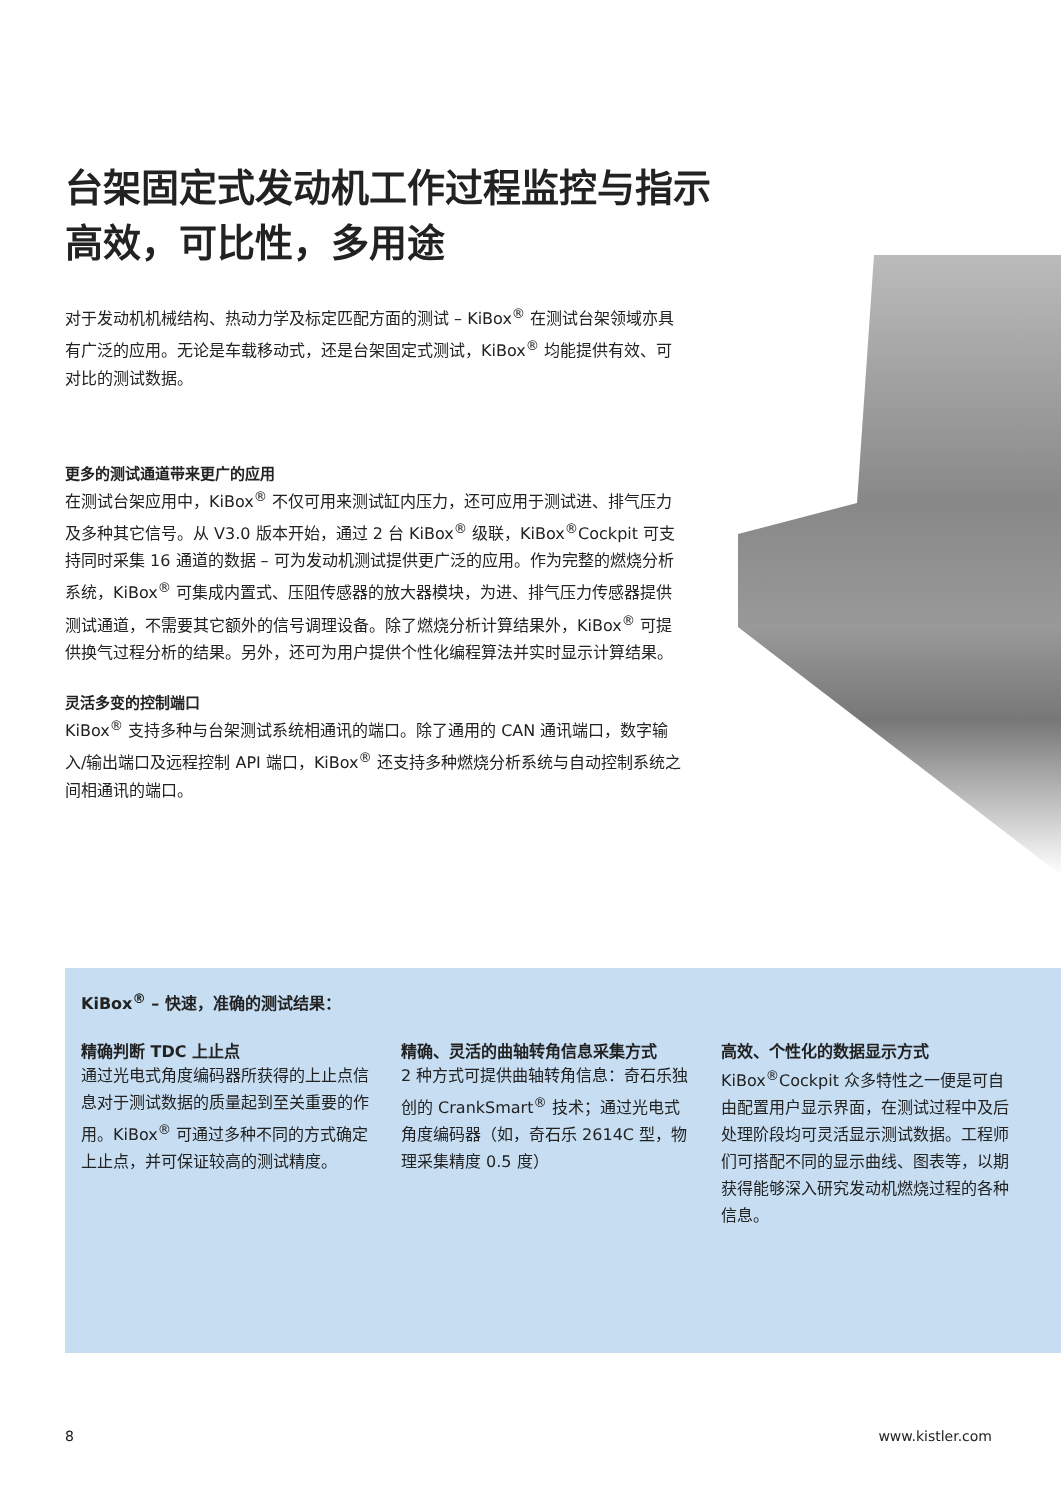台架固定式发动机工作过程监控与指示
高效，可比性，多用途
对于发动机机械结构、热动力学及标定匹配方面的测试 – KiBox<sup>®</sup> 在测试台架领域亦具有广泛的应用。无论是车载移动式，还是台架固定式测试，KiBox<sup>®</sup> 均能提供有效、可对比的测试数据。
更多的测试通道带来更广的应用
在测试台架应用中，KiBox<sup>®</sup> 不仅可用来测试缸内压力，还可应用于测试进、排气压力及多种其它信号。从 V3.0 版本开始，通过 2 台 KiBox<sup>®</sup> 级联，KiBox<sup>®</sup>Cockpit 可支持同时采集 16 通道的数据 – 可为发动机测试提供更广泛的应用。作为完整的燃烧分析系统，KiBox<sup>®</sup> 可集成内置式、压阻传感器的放大器模块，为进、排气压力传感器提供测试通道，不需要其它额外的信号调理设备。除了燃烧分析计算结果外，KiBox<sup>®</sup> 可提供换气过程分析的结果。另外，还可为用户提供个性化编程算法并实时显示计算结果。
灵活多变的控制端口
KiBox<sup>®</sup> 支持多种与台架测试系统相通讯的端口。除了通用的 CAN 通讯端口，数字输入/输出端口及远程控制 API 端口，KiBox<sup>®</sup> 还支持多种燃烧分析系统与自动控制系统之间相通讯的端口。
KiBox<sup>®</sup> – 快速，准确的测试结果：
精确判断 TDC 上止点
通过光电式角度编码器所获得的上止点信息对于测试数据的质量起到至关重要的作用。KiBox<sup>®</sup> 可通过多种不同的方式确定上止点，并可保证较高的测试精度。
精确、灵活的曲轴转角信息采集方式
2 种方式可提供曲轴转角信息：奇石乐独创的 CrankSmart<sup>®</sup> 技术；通过光电式角度编码器（如，奇石乐 2614C 型，物理采集精度 0.5 度）
高效、个性化的数据显示方式
KiBox<sup>®</sup>Cockpit 众多特性之一便是可自由配置用户显示界面，在测试过程中及后处理阶段均可灵活显示测试数据。工程师们可搭配不同的显示曲线、图表等，以期获得能够深入研究发动机燃烧过程的各种信息。
8 www.kistler.com